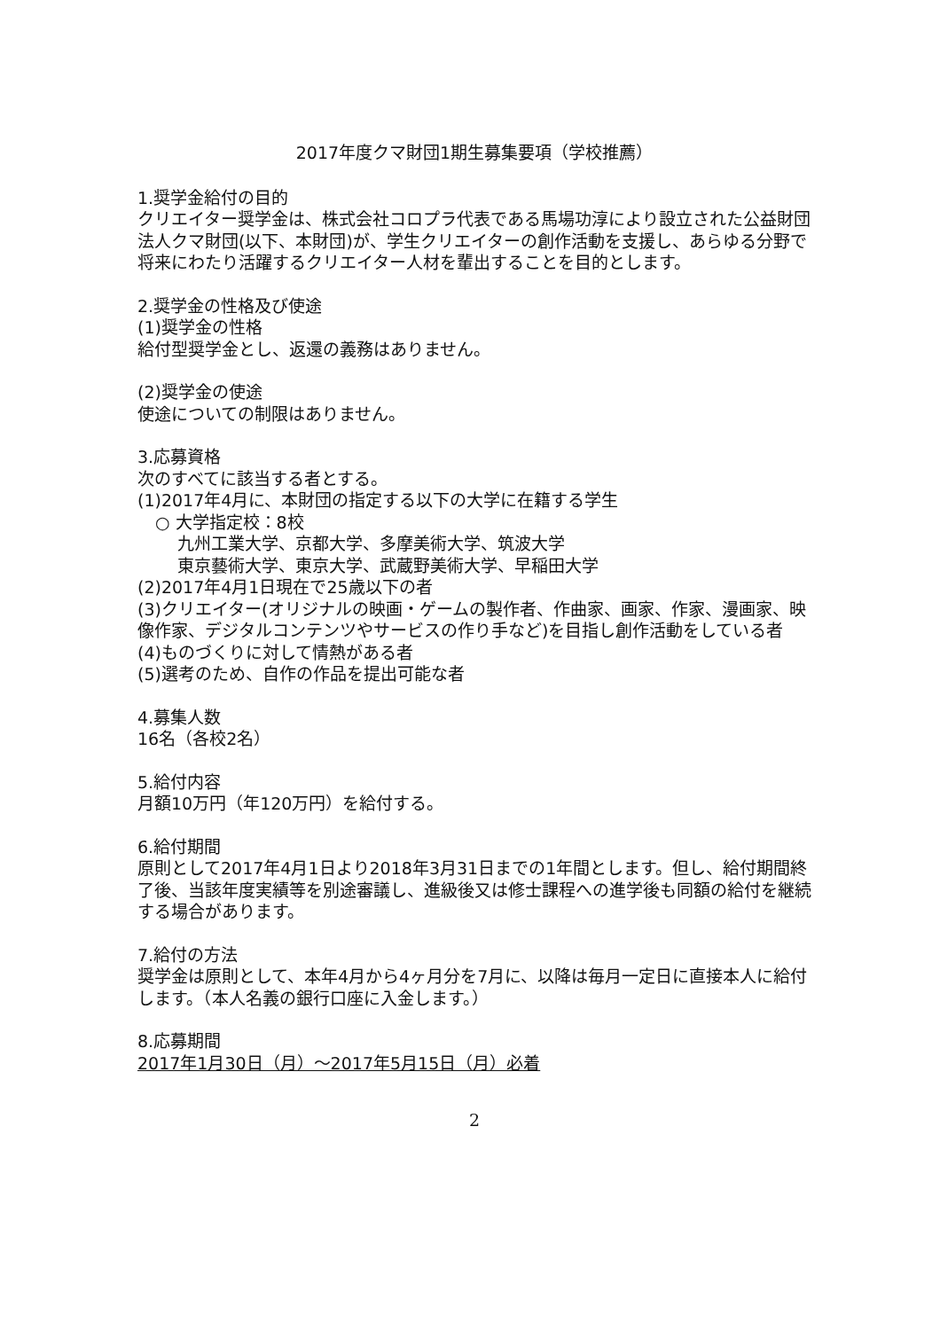2017年度クマ財団1期生募集要項（学校推薦）
1.奨学金給付の目的
クリエイター奨学金は、株式会社コロプラ代表である馬場功淳により設立された公益財団法人クマ財団(以下、本財団)が、学生クリエイターの創作活動を支援し、あらゆる分野で将来にわたり活躍するクリエイター人材を輩出することを目的とします。
2.奨学金の性格及び使途
(1)奨学金の性格
給付型奨学金とし、返還の義務はありません。
(2)奨学金の使途
使途についての制限はありません。
3.応募資格
次のすべてに該当する者とする。
(1)2017年4月に、本財団の指定する以下の大学に在籍する学生
○ 大学指定校：8校
九州工業大学、京都大学、多摩美術大学、筑波大学
東京藝術大学、東京大学、武蔵野美術大学、早稲田大学
(2)2017年4月1日現在で25歳以下の者
(3)クリエイター(オリジナルの映画・ゲームの製作者、作曲家、画家、作家、漫画家、映像作家、デジタルコンテンツやサービスの作り手など)を目指し創作活動をしている者
(4)ものづくりに対して情熱がある者
(5)選考のため、自作の作品を提出可能な者
4.募集人数
16名（各校2名）
5.給付内容
月額10万円（年120万円）を給付する。
6.給付期間
原則として2017年4月1日より2018年3月31日までの1年間とします。但し、給付期間終了後、当該年度実績等を別途審議し、進級後又は修士課程への進学後も同額の給付を継続する場合があります。
7.給付の方法
奨学金は原則として、本年4月から4ヶ月分を7月に、以降は毎月一定日に直接本人に給付します。（本人名義の銀行口座に入金します。）
8.応募期間
2017年1月30日（月）～2017年5月15日（月）必着
2